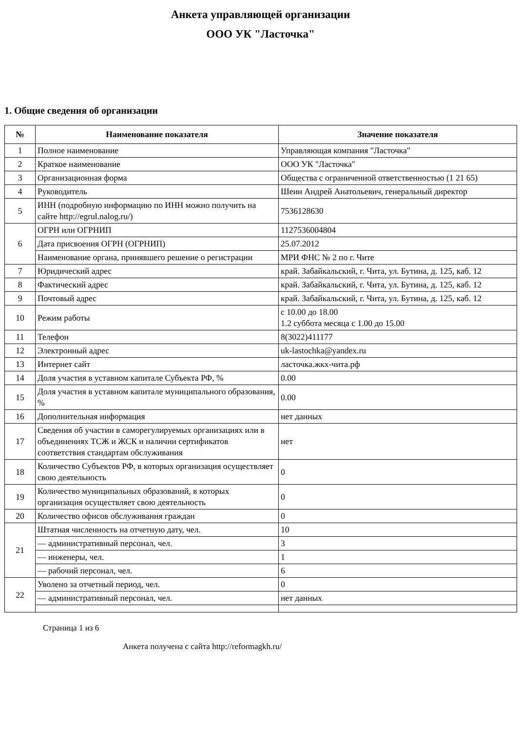Анкета управляющей организации
ООО УК "Ласточка"
1. Общие сведения об организации
| № | Наименование показателя | Значение показателя |
| --- | --- | --- |
| 1 | Полное наименование | Управляющая компания "Ласточка" |
| 2 | Краткое наименование | ООО УК "Ласточка" |
| 3 | Организационная форма | Общества с ограниченной ответственностью (1 21 65) |
| 4 | Руководитель | Шеин Андрей Анатольевич, генеральный директор |
| 5 | ИНН (подробную информацию по ИНН можно получить на сайте http://egrul.nalog.ru/) | 7536128630 |
| 6 | ОГРН или ОГРНИП | 1127536004804 |
| | Дата присвоения ОГРН (ОГРНИП) | 25.07.2012 |
| | Наименование органа, принявшего решение о регистрации | МРИ ФНС № 2 по г. Чите |
| 7 | Юридический адрес | край. Забайкальский, г. Чита, ул. Бутина, д. 125, каб. 12 |
| 8 | Фактический адрес | край. Забайкальский, г. Чита, ул. Бутина, д. 125, каб. 12 |
| 9 | Почтовый адрес | край. Забайкальский, г. Чита, ул. Бутина, д. 125, каб. 12 |
| 10 | Режим работы | с 10.00 до 18.00 1.2 суббота месяца с 1.00 до 15.00 |
| 11 | Телефон | 8(3022)411177 |
| 12 | Электронный адрес | uk-lastochka@yandex.ru |
| 13 | Интернет сайт | ласточка.жкх-чита.рф |
| 14 | Доля участия в уставном капитале Субъекта РФ, % | 0.00 |
| 15 | Доля участия в уставном капитале муниципального образования, % | 0.00 |
| 16 | Дополнительная информация | нет данных |
| 17 | Сведения об участии в саморегулируемых организациях или в объединениях ТСЖ и ЖСК и наличии сертификатов соответствия стандартам обслуживания | нет |
| 18 | Количество Субъектов РФ, в которых организация осуществляет свою деятельность | 0 |
| 19 | Количество муниципальных образований, в которых организация осуществляет свою деятельность | 0 |
| 20 | Количество офисов обслуживания граждан | 0 |
| 21 | Штатная численность на отчетную дату, чел. | 10 |
| | — административный персонал, чел. | 3 |
| | — инженеры, чел. | 1 |
| | — рабочий персонал, чел. | 6 |
| 22 | Уволено за отчетный период, чел. | 0 |
| | — административный персонал, чел. | нет данных |
Страница 1 из 6
Анкета получена с сайта http://reformagkh.ru/